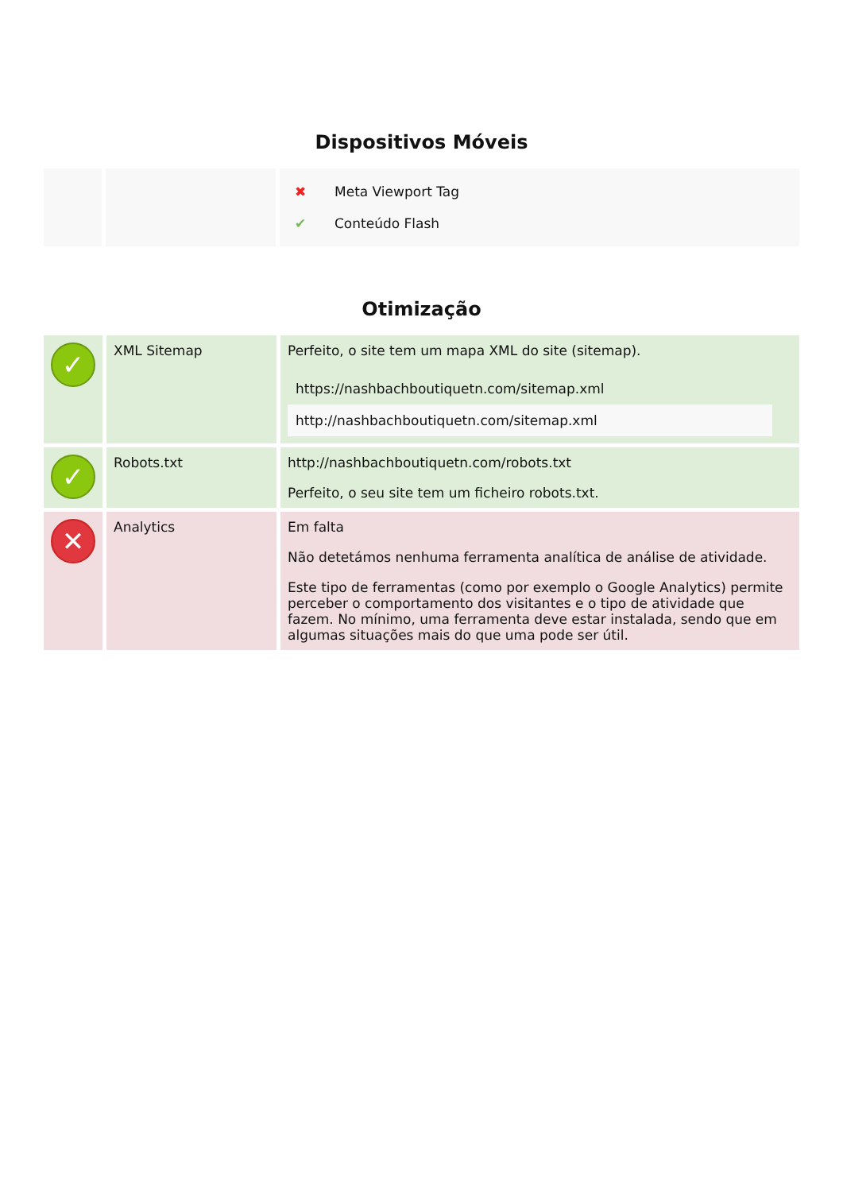Dispositivos Móveis
| | | / ✖ / Meta Viewport Tag / / ✔ / Conteúdo Flash / |
Otimização
| ✓ | XML Sitemap | Perfeito, o site tem um mapa XML do site (sitemap). / https://nashbachboutiquetn.com/sitemap.xml / / http://nashbachboutiquetn.com/sitemap.xml / |
| ✓ | Robots.txt | http://nashbachboutiquetn.com/robots.txt Perfeito, o seu site tem um ficheiro robots.txt. |
| ✕ | Analytics | Em falta Não detetámos nenhuma ferramenta analítica de análise de atividade. Este tipo de ferramentas (como por exemplo o Google Analytics) permite perceber o comportamento dos visitantes e o tipo de atividade que fazem. No mínimo, uma ferramenta deve estar instalada, sendo que em algumas situações mais do que uma pode ser útil. |